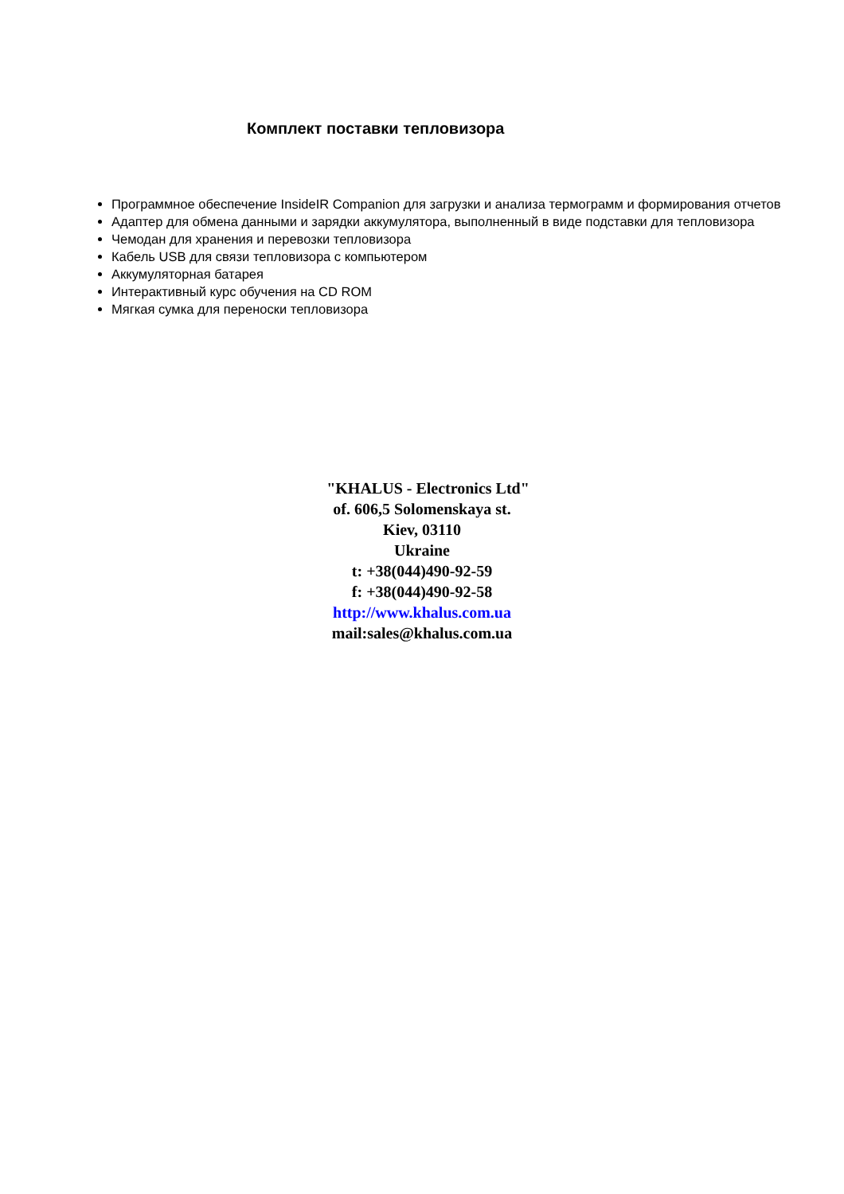Комплект поставки тепловизора
Программное обеспечение InsideIR Companion для загрузки и анализа термограмм и формирования отчетов
Адаптер для обмена данными и зарядки аккумулятора, выполненный в виде подставки для тепловизора
Чемодан для хранения и перевозки тепловизора
Кабель USB для связи тепловизора с компьютером
Аккумуляторная батарея
Интерактивный курс обучения на CD ROM
Мягкая сумка для переноски тепловизора
"KHALUS - Electronics Ltd"
of. 606,5 Solomenskaya st.
Kiev, 03110
Ukraine
t: +38(044)490-92-59
f: +38(044)490-92-58
http://www.khalus.com.ua
mail:sales@khalus.com.ua